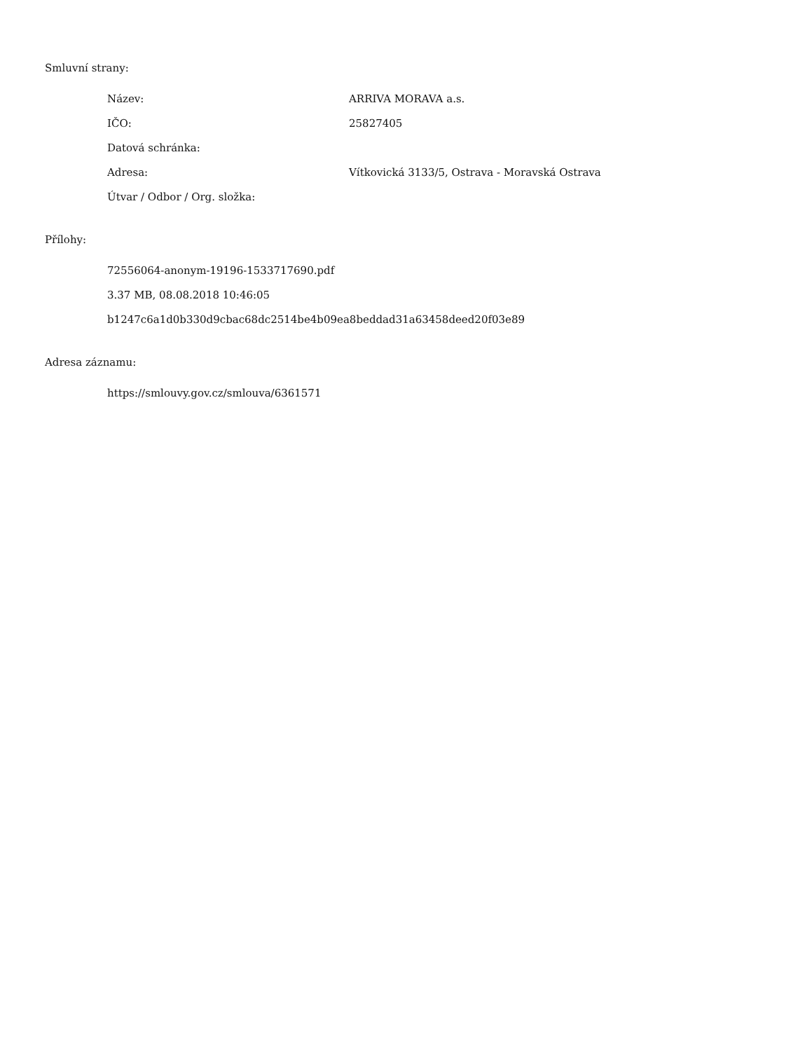Smluvní strany:
| Název: | ARRIVA MORAVA a.s. |
| IČO: | 25827405 |
| Datová schránka: | |
| Adresa: | Vítkovická 3133/5, Ostrava - Moravská Ostrava |
| Útvar / Odbor / Org. složka: | |
Přílohy:
| 72556064-anonym-19196-1533717690.pdf |
| 3.37 MB, 08.08.2018 10:46:05 |
| b1247c6a1d0b330d9cbac68dc2514be4b09ea8beddad31a63458deed20f03e89 |
Adresa záznamu:
| https://smlouvy.gov.cz/smlouva/6361571 |